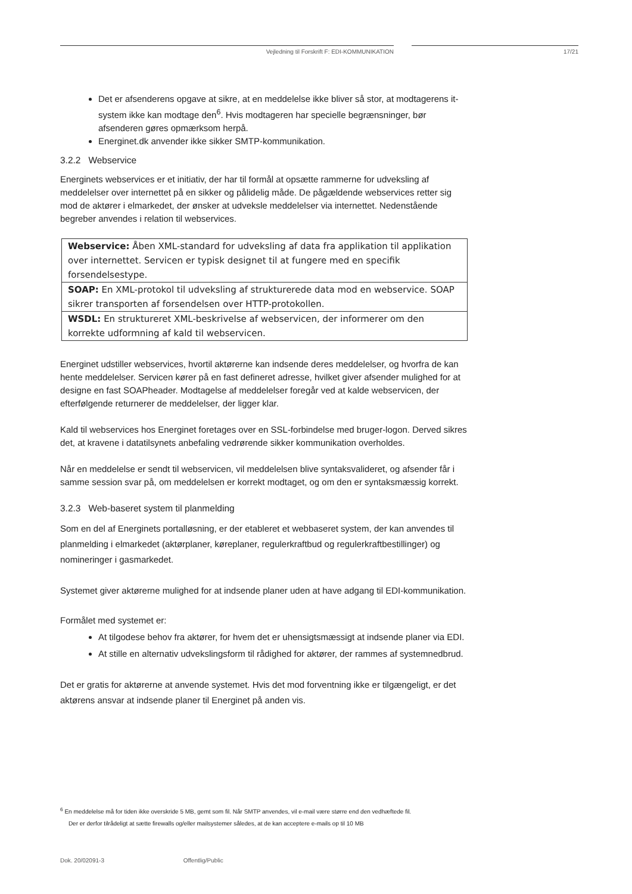Vejledning til Forskrift F: EDI-KOMMUNIKATION 17/21
Det er afsenderens opgave at sikre, at en meddelelse ikke bliver så stor, at modtagerens it-system ikke kan modtage den<sup>6</sup>. Hvis modtageren har specielle begrænsninger, bør afsenderen gøres opmærksom herpå.
Energinet.dk anvender ikke sikker SMTP-kommunikation.
3.2.2 Webservice
Energinets webservices er et initiativ, der har til formål at opsætte rammerne for udveksling af meddelelser over internettet på en sikker og pålidelig måde. De pågældende webservices retter sig mod de aktører i elmarkedet, der ønsker at udveksle meddelelser via internettet. Nedenstående begreber anvendes i relation til webservices.
| Webservice: Åben XML-standard for udveksling af data fra applikation til applikation over internettet. Servicen er typisk designet til at fungere med en specifik forsendelsestype. |
| SOAP: En XML-protokol til udveksling af strukturerede data mod en webservice. SOAP sikrer transporten af forsendelsen over HTTP-protokollen. |
| WSDL: En struktureret XML-beskrivelse af webservicen, der informerer om den korrekte udformning af kald til webservicen. |
Energinet udstiller webservices, hvortil aktørerne kan indsende deres meddelelser, og hvorfra de kan hente meddelelser. Servicen kører på en fast defineret adresse, hvilket giver afsender mulighed for at designe en fast SOAPheader. Modtagelse af meddelelser foregår ved at kalde webservicen, der efterfølgende returnerer de meddelelser, der ligger klar.
Kald til webservices hos Energinet foretages over en SSL-forbindelse med bruger-logon. Derved sikres det, at kravene i datatilsynets anbefaling vedrørende sikker kommunikation overholdes.
Når en meddelelse er sendt til webservicen, vil meddelelsen blive syntaksvalideret, og afsender får i samme session svar på, om meddelelsen er korrekt modtaget, og om den er syntaksmæssig korrekt.
3.2.3 Web-baseret system til planmelding
Som en del af Energinets portalløsning, er der etableret et webbaseret system, der kan anvendes til planmelding i elmarkedet (aktørplaner, køreplaner, regulerkraftbud og regulerkraftbestillinger) og nomineringer i gasmarkedet.
Systemet giver aktørerne mulighed for at indsende planer uden at have adgang til EDI-kommunikation.
Formålet med systemet er:
At tilgodese behov fra aktører, for hvem det er uhensigtsmæssigt at indsende planer via EDI.
At stille en alternativ udvekslingsform til rådighed for aktører, der rammes af systemnedbrud.
Det er gratis for aktørerne at anvende systemet. Hvis det mod forventning ikke er tilgængeligt, er det aktørens ansvar at indsende planer til Energinet på anden vis.
<sup>6</sup> En meddelelse må for tiden ikke overskride 5 MB, gemt som fil. Når SMTP anvendes, vil e-mail være større end den vedhæftede fil.
Der er derfor tilrådeligt at sætte firewalls og/eller mailsystemer således, at de kan acceptere e-mails op til 10 MB
Dok. 20/02091-3 Offentlig/Public